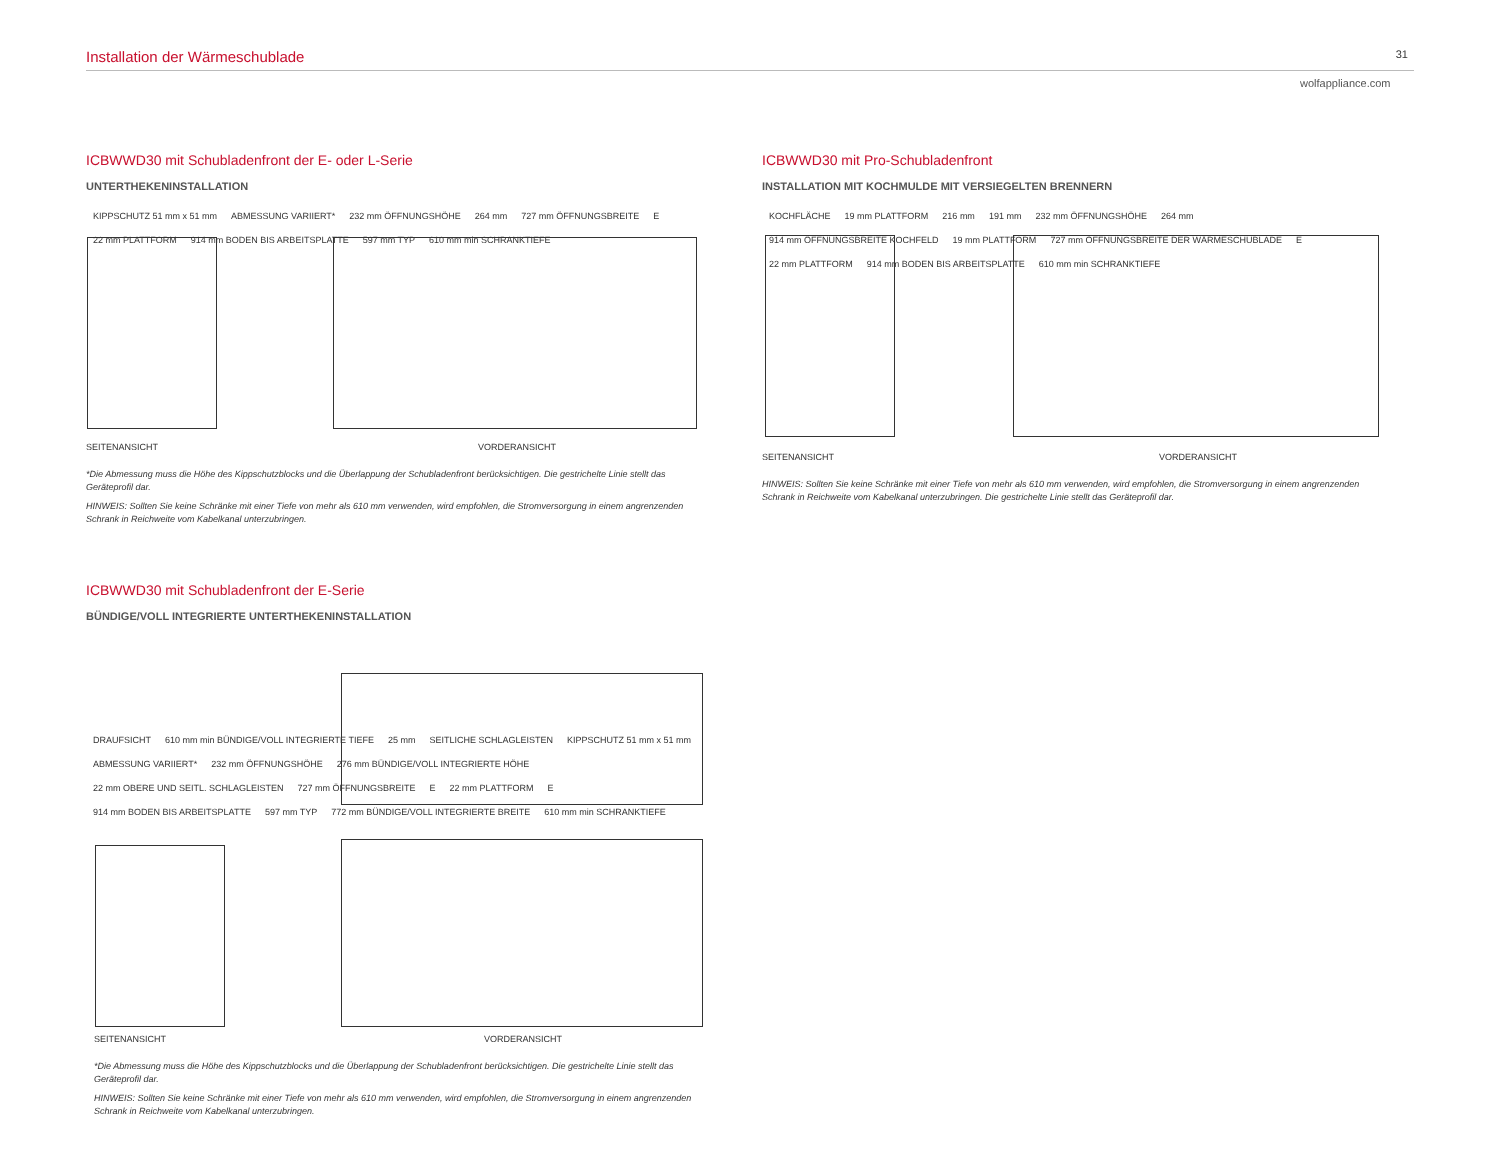Installation der Wärmeschublade 31
wolfappliance.com
ICBWWD30 mit Schubladenfront der E- oder L-Serie
UNTERTHEKENINSTALLATION
KIPPSCHUTZ 51 mm x 51 mm ABMESSUNG VARIIERT* 232 mm ÖFFNUNGSHÖHE 264 mm 727 mm ÖFFNUNGSBREITE E 22 mm PLATTFORM 914 mm BODEN BIS ARBEITSPLATTE 597 mm TYP 610 mm min SCHRANKTIEFE
SEITENANSICHT VORDERANSICHT
*Die Abmessung muss die Höhe des Kippschutzblocks und die Überlappung der Schubladenfront berücksichtigen. Die gestrichelte Linie stellt das Geräteprofil dar.
HINWEIS: Sollten Sie keine Schränke mit einer Tiefe von mehr als 610 mm verwenden, wird empfohlen, die Stromversorgung in einem angrenzenden Schrank in Reichweite vom Kabelkanal unterzubringen.
ICBWWD30 mit Pro-Schubladenfront
INSTALLATION MIT KOCHMULDE MIT VERSIEGELTEN BRENNERN
KOCHFLÄCHE 19 mm PLATTFORM 216 mm 191 mm 232 mm ÖFFNUNGSHÖHE 264 mm 914 mm ÖFFNUNGSBREITE KOCHFELD 19 mm PLATTFORM 727 mm ÖFFNUNGSBREITE DER WÄRMESCHUBLADE E 22 mm PLATTFORM 914 mm BODEN BIS ARBEITSPLATTE 610 mm min SCHRANKTIEFE
SEITENANSICHT VORDERANSICHT
HINWEIS: Sollten Sie keine Schränke mit einer Tiefe von mehr als 610 mm verwenden, wird empfohlen, die Stromversorgung in einem angrenzenden Schrank in Reichweite vom Kabelkanal unterzubringen. Die gestrichelte Linie stellt das Geräteprofil dar.
ICBWWD30 mit Schubladenfront der E-Serie
BÜNDIGE/VOLL INTEGRIERTE UNTERTHEKENINSTALLATION
DRAUFSICHT 610 mm min BÜNDIGE/VOLL INTEGRIERTE TIEFE 25 mm SEITLICHE SCHLAGLEISTEN KIPPSCHUTZ 51 mm x 51 mm ABMESSUNG VARIIERT* 232 mm ÖFFNUNGSHÖHE 276 mm BÜNDIGE/VOLL INTEGRIERTE HÖHE 22 mm OBERE UND SEITL. SCHLAGLEISTEN 727 mm ÖFFNUNGSBREITE E 22 mm PLATTFORM E 914 mm BODEN BIS ARBEITSPLATTE 597 mm TYP 772 mm BÜNDIGE/VOLL INTEGRIERTE BREITE 610 mm min SCHRANKTIEFE
SEITENANSICHT VORDERANSICHT
*Die Abmessung muss die Höhe des Kippschutzblocks und die Überlappung der Schubladenfront berücksichtigen. Die gestrichelte Linie stellt das Geräteprofil dar.
HINWEIS: Sollten Sie keine Schränke mit einer Tiefe von mehr als 610 mm verwenden, wird empfohlen, die Stromversorgung in einem angrenzenden Schrank in Reichweite vom Kabelkanal unterzubringen.